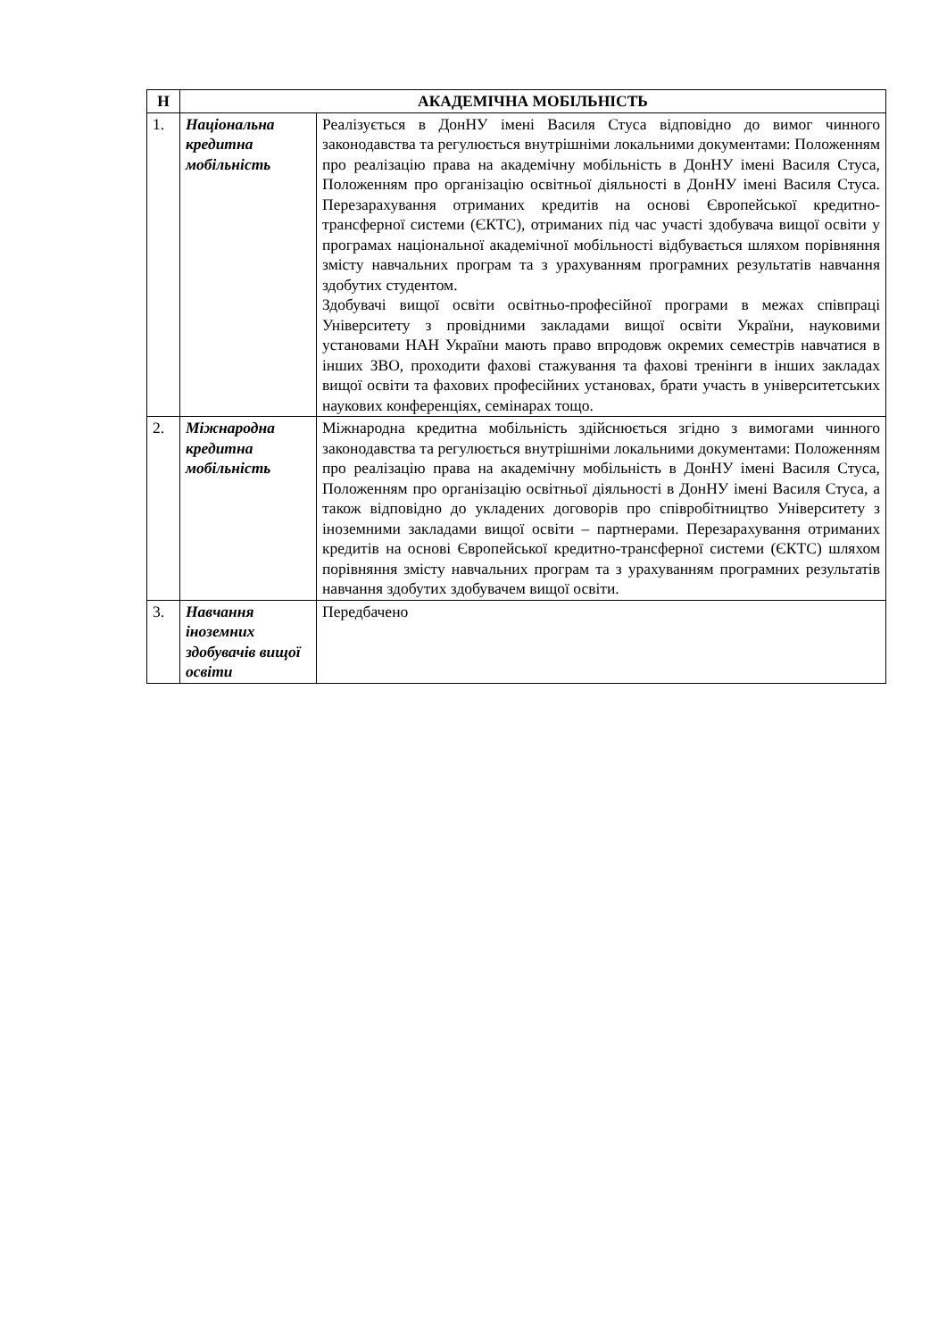| Н | АКАДЕМІЧНА МОБІЛЬНІСТЬ | |
| --- | --- | --- |
| 1. | Національна кредитна мобільність | Реалізується в ДонНУ імені Василя Стуса відповідно до вимог чинного законодавства та регулюється внутрішніми локальними документами: Положенням про реалізацію права на академічну мобільність в ДонНУ імені Василя Стуса, Положенням про організацію освітньої діяльності в ДонНУ імені Василя Стуса. Перезарахування отриманих кредитів на основі Європейської кредитно-трансферної системи (ЄКТС), отриманих під час участі здобувача вищої освіти у програмах національної академічної мобільності відбувається шляхом порівняння змісту навчальних програм та з урахуванням програмних результатів навчання здобутих студентом. Здобувачі вищої освіти освітньо-професійної програми в межах співпраці Університету з провідними закладами вищої освіти України, науковими установами НАН України мають право впродовж окремих семестрів навчатися в інших ЗВО, проходити фахові стажування та фахові тренінги в інших закладах вищої освіти та фахових професійних установах, брати участь в університетських наукових конференціях, семінарах тощо. |
| 2. | Міжнародна кредитна мобільність | Міжнародна кредитна мобільність здійснюється згідно з вимогами чинного законодавства та регулюється внутрішніми локальними документами: Положенням про реалізацію права на академічну мобільність в ДонНУ імені Василя Стуса, Положенням про організацію освітньої діяльності в ДонНУ імені Василя Стуса, а також відповідно до укладених договорів про співробітництво Університету з іноземними закладами вищої освіти – партнерами. Перезарахування отриманих кредитів на основі Європейської кредитно-трансферної системи (ЄКТС) шляхом порівняння змісту навчальних програм та з урахуванням програмних результатів навчання здобутих здобувачем вищої освіти. |
| 3. | Навчання іноземних здобувачів вищої освіти | Передбачено |